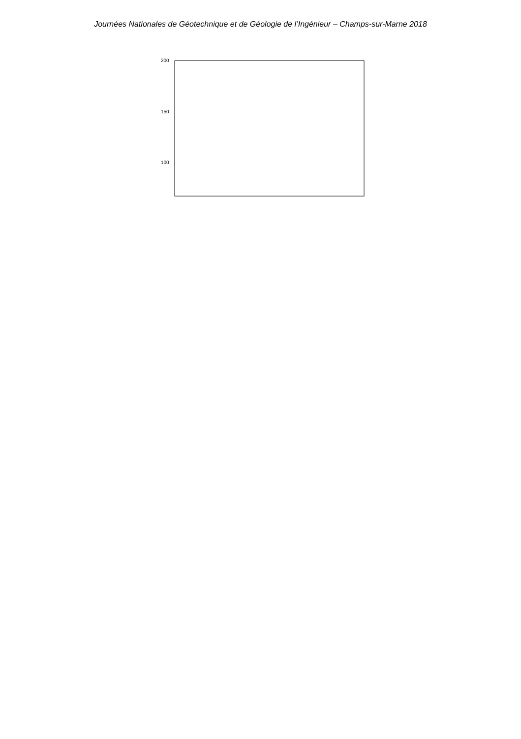Journées Nationales de Géotechnique et de Géologie de l’Ingénieur – Champs-sur-Marne 2018
200
150
100